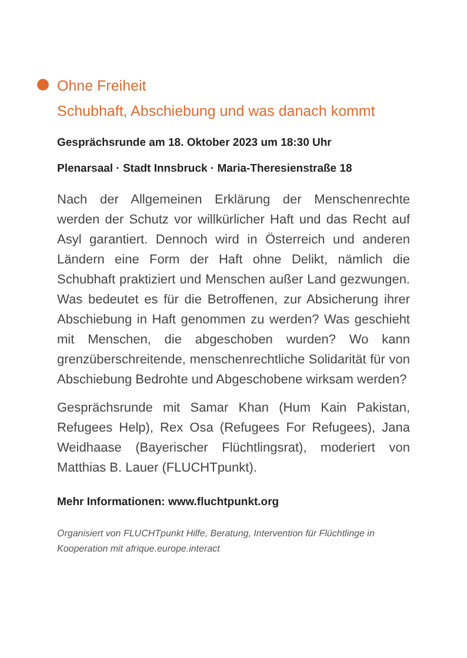Ohne Freiheit
Schubhaft, Abschiebung und was danach kommt
Gesprächsrunde am 18. Oktober 2023 um 18:30 Uhr
Plenarsaal · Stadt Innsbruck · Maria-Theresienstraße 18
Nach der Allgemeinen Erklärung der Menschenrechte werden der Schutz vor willkürlicher Haft und das Recht auf Asyl garantiert. Dennoch wird in Österreich und anderen Ländern eine Form der Haft ohne Delikt, nämlich die Schubhaft praktiziert und Menschen außer Land gezwungen. Was bedeutet es für die Betroffenen, zur Absicherung ihrer Abschiebung in Haft genommen zu werden? Was geschieht mit Menschen, die abgeschoben wurden? Wo kann grenzüberschreitende, menschen­rechtliche Solidarität für von Abschiebung Bedrohte und Abgeschobene wirksam werden?
Gesprächsrunde mit Samar Khan (Hum Kain Pakistan, Refugees Help), Rex Osa (Refugees For Refugees), Jana Weidhaase (Bayerischer Flüchtlingsrat), moderiert von Matthias B. Lauer (FLUCHTpunkt).
Mehr Informationen: www.fluchtpunkt.org
Organisiert von FLUCHTpunkt Hilfe, Beratung, Intervention für Flüchtlinge in Kooperation mit afrique.europe.interact